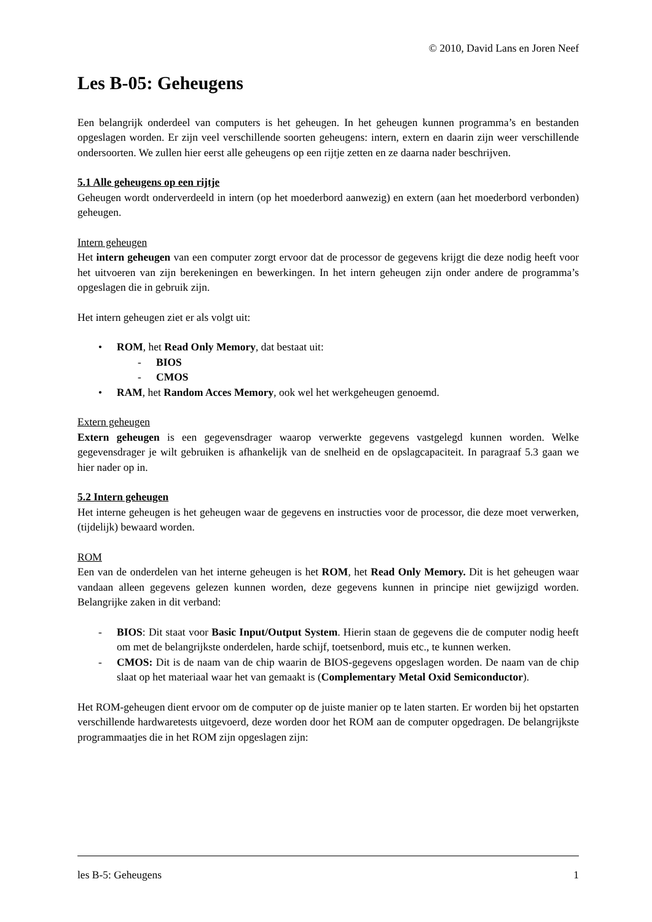© 2010, David Lans en Joren Neef
Les B-05: Geheugens
Een belangrijk onderdeel van computers is het geheugen. In het geheugen kunnen programma’s en bestanden opgeslagen worden. Er zijn veel verschillende soorten geheugens: intern, extern en daarin zijn weer verschillende ondersoorten. We zullen hier eerst alle geheugens op een rijtje zetten en ze daarna nader beschrijven.
5.1 Alle geheugens op een rijtje
Geheugen wordt onderverdeeld in intern (op het moederbord aanwezig) en extern (aan het moederbord verbonden) geheugen.
Intern geheugen
Het intern geheugen van een computer zorgt ervoor dat de processor de gegevens krijgt die deze nodig heeft voor het uitvoeren van zijn berekeningen en bewerkingen. In het intern geheugen zijn onder andere de programma’s opgeslagen die in gebruik zijn.
Het intern geheugen ziet er als volgt uit:
• ROM, het Read Only Memory, dat bestaat uit:
- BIOS
- CMOS
• RAM, het Random Acces Memory, ook wel het werkgeheugen genoemd.
Extern geheugen
Extern geheugen is een gegevensdrager waarop verwerkte gegevens vastgelegd kunnen worden. Welke gegevensdrager je wilt gebruiken is afhankelijk van de snelheid en de opslagcapaciteit. In paragraaf 5.3 gaan we hier nader op in.
5.2 Intern geheugen
Het interne geheugen is het geheugen waar de gegevens en instructies voor de processor, die deze moet verwerken, (tijdelijk) bewaard worden.
ROM
Een van de onderdelen van het interne geheugen is het ROM, het Read Only Memory. Dit is het geheugen waar vandaan alleen gegevens gelezen kunnen worden, deze gegevens kunnen in principe niet gewijzigd worden. Belangrijke zaken in dit verband:
- BIOS: Dit staat voor Basic Input/Output System. Hierin staan de gegevens die de computer nodig heeft om met de belangrijkste onderdelen, harde schijf, toetsenbord, muis etc., te kunnen werken.
- CMOS: Dit is de naam van de chip waarin de BIOS-gegevens opgeslagen worden. De naam van de chip slaat op het materiaal waar het van gemaakt is (Complementary Metal Oxid Semiconductor).
Het ROM-geheugen dient ervoor om de computer op de juiste manier op te laten starten. Er worden bij het opstarten verschillende hardwaretests uitgevoerd, deze worden door het ROM aan de computer opgedragen. De belangrijkste programmaatjes die in het ROM zijn opgeslagen zijn:
les B-5: Geheugens 1